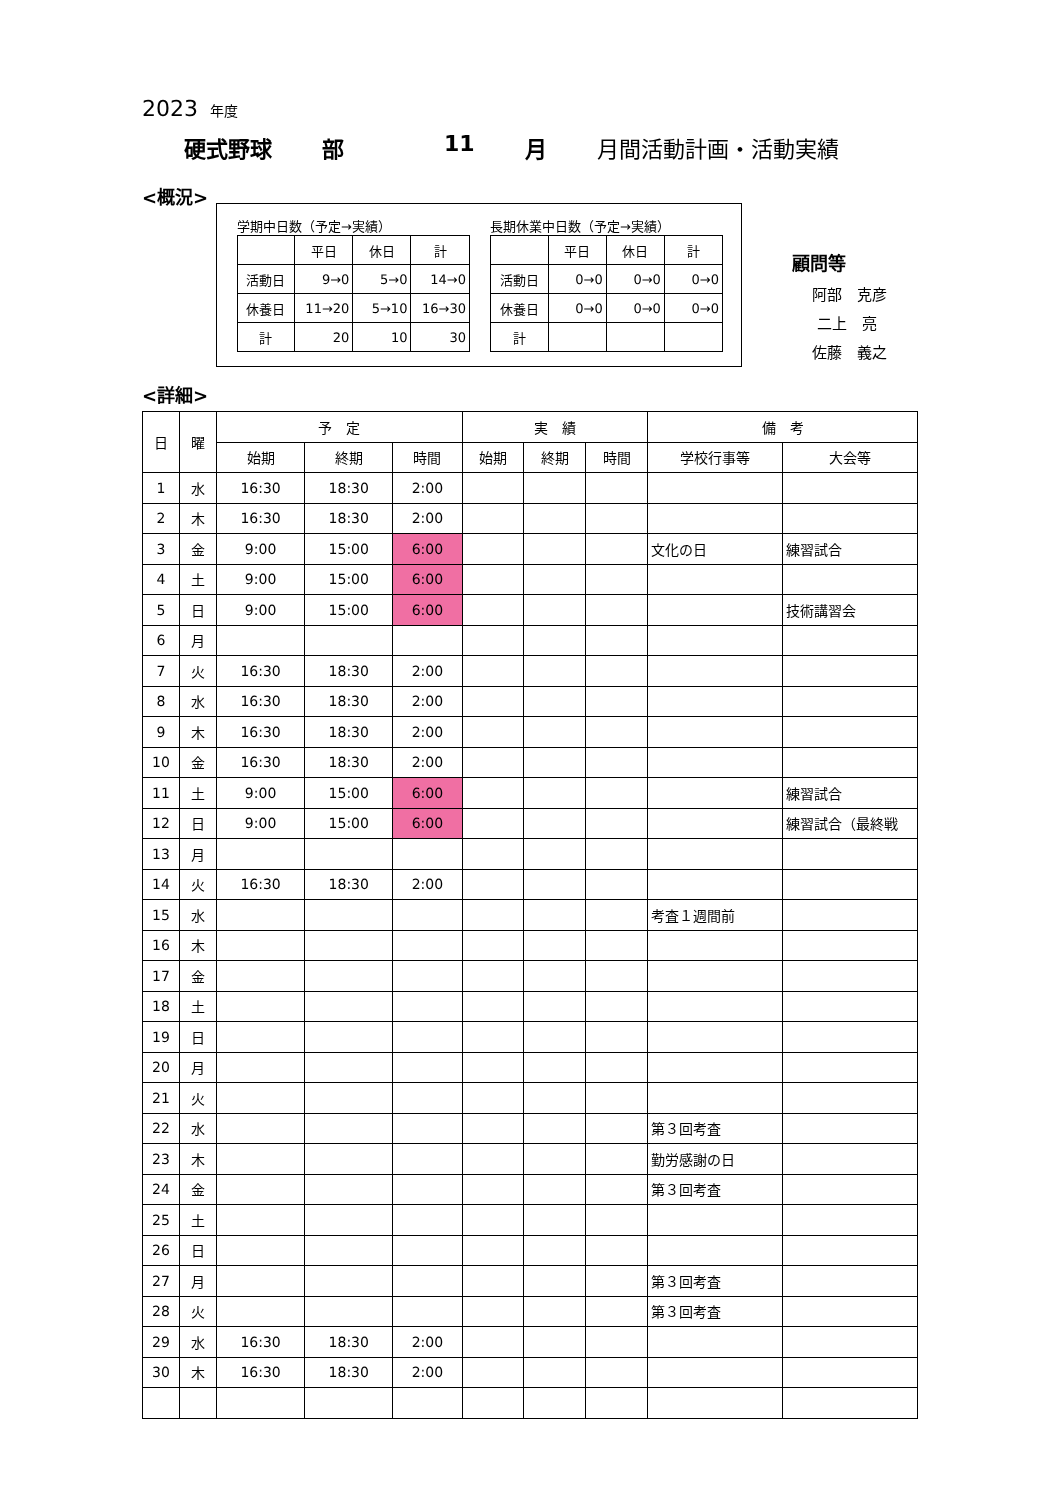2023 年度
硬式野球 部 11 月 月間活動計画・活動実績
<概況>
学期中日数（予定→実績）
| | 平日 | 休日 | 計 |
| 活動日 | 9→0 | 5→0 | 14→0 |
| 休養日 | 11→20 | 5→10 | 16→30 |
| 計 | 20 | 10 | 30 |
長期休業中日数（予定→実績）
| | 平日 | 休日 | 計 |
| 活動日 | 0→0 | 0→0 | 0→0 |
| 休養日 | 0→0 | 0→0 | 0→0 |
| 計 | | | |
顧問等
阿部　克彦
二上　亮
佐藤　義之
<詳細>
| 日 | 曜 | 予 定 | | | 実 績 | | | 備 考 | |
| --- | --- | --- | --- | --- | --- | --- | --- | --- | --- |
| | | 始期 | 終期 | 時間 | 始期 | 終期 | 時間 | 学校行事等 | 大会等 |
| 1 | 水 | 16:30 | 18:30 | 2:00 | | | | | |
| 2 | 木 | 16:30 | 18:30 | 2:00 | | | | | |
| 3 | 金 | 9:00 | 15:00 | 6:00 | | | | 文化の日 | 練習試合 |
| 4 | 土 | 9:00 | 15:00 | 6:00 | | | | | |
| 5 | 日 | 9:00 | 15:00 | 6:00 | | | | | 技術講習会 |
| 6 | 月 | | | | | | | | |
| 7 | 火 | 16:30 | 18:30 | 2:00 | | | | | |
| 8 | 水 | 16:30 | 18:30 | 2:00 | | | | | |
| 9 | 木 | 16:30 | 18:30 | 2:00 | | | | | |
| 10 | 金 | 16:30 | 18:30 | 2:00 | | | | | |
| 11 | 土 | 9:00 | 15:00 | 6:00 | | | | | 練習試合 |
| 12 | 日 | 9:00 | 15:00 | 6:00 | | | | | 練習試合（最終戦 |
| 13 | 月 | | | | | | | | |
| 14 | 火 | 16:30 | 18:30 | 2:00 | | | | | |
| 15 | 水 | | | | | | | 考査１週間前 | |
| 16 | 木 | | | | | | | | |
| 17 | 金 | | | | | | | | |
| 18 | 土 | | | | | | | | |
| 19 | 日 | | | | | | | | |
| 20 | 月 | | | | | | | | |
| 21 | 火 | | | | | | | | |
| 22 | 水 | | | | | | | 第３回考査 | |
| 23 | 木 | | | | | | | 勤労感謝の日 | |
| 24 | 金 | | | | | | | 第３回考査 | |
| 25 | 土 | | | | | | | | |
| 26 | 日 | | | | | | | | |
| 27 | 月 | | | | | | | 第３回考査 | |
| 28 | 火 | | | | | | | 第３回考査 | |
| 29 | 水 | 16:30 | 18:30 | 2:00 | | | | | |
| 30 | 木 | 16:30 | 18:30 | 2:00 | | | | | |